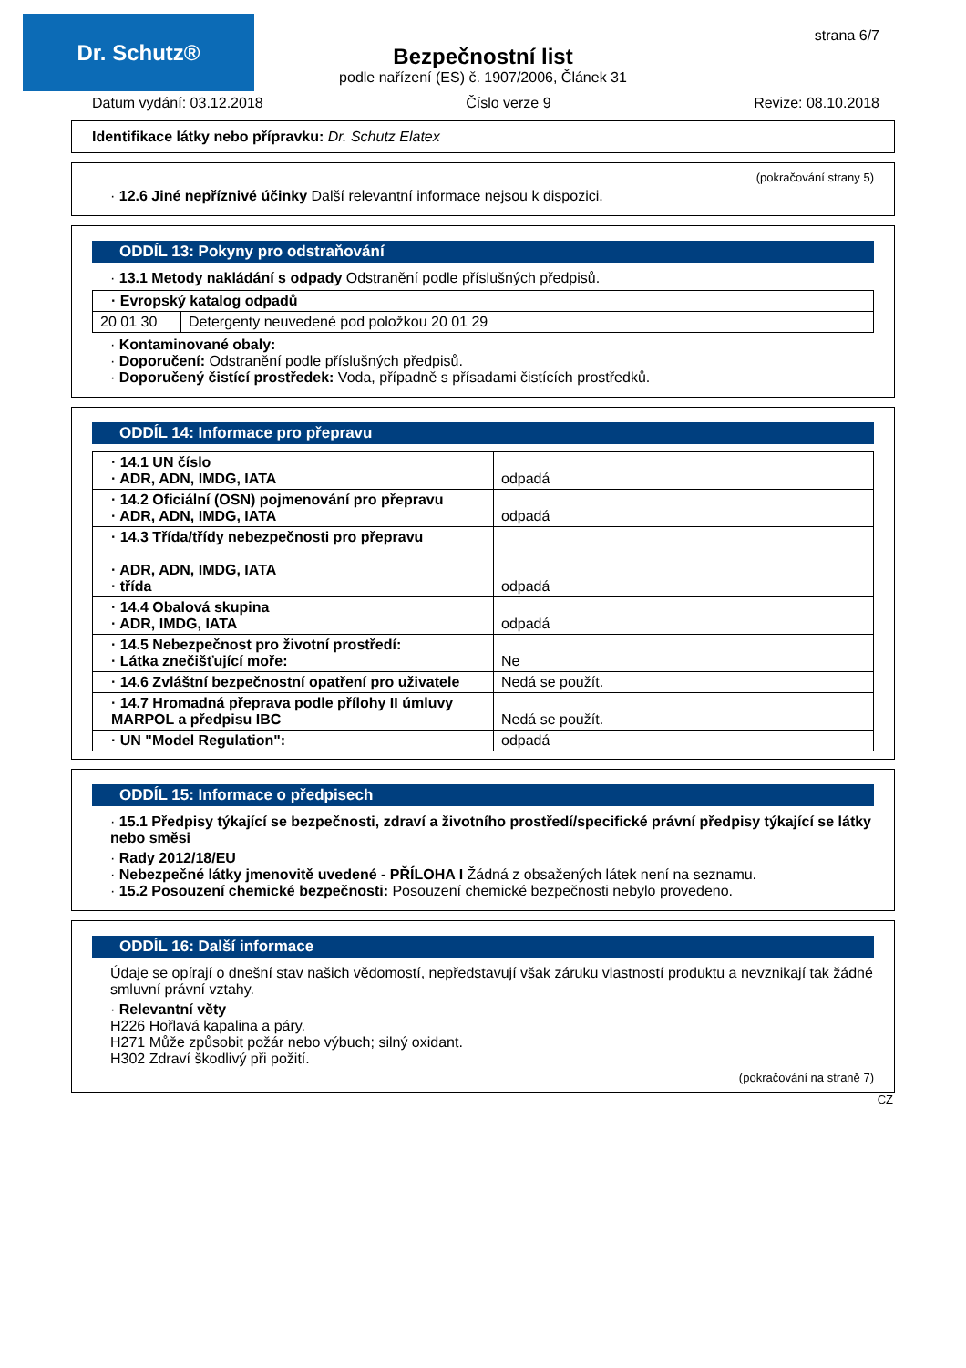Dr. Schutz® strana 6/7
Bezpečnostní list
podle nařízení (ES) č. 1907/2006, Článek 31
Datum vydání: 03.12.2018 Číslo verze 9 Revize: 08.10.2018
Identifikace látky nebo přípravku: Dr. Schutz Elatex
(pokračování strany 5)
· 12.6 Jiné nepříznivé účinky Další relevantní informace nejsou k dispozici.
ODDÍL 13: Pokyny pro odstraňování
· 13.1 Metody nakládání s odpady Odstranění podle příslušných předpisů.
| · Evropský katalog odpadů | |
| --- | --- |
| 20 01 30 | Detergenty neuvedené pod položkou 20 01 29 |
· Kontaminované obaly:
· Doporučení: Odstranění podle příslušných předpisů.
· Doporučený čistící prostředek: Voda, případně s přísadami čistících prostředků.
ODDÍL 14: Informace pro přepravu
| · 14.1 UN číslo · ADR, ADN, IMDG, IATA | odpadá |
| · 14.2 Oficiální (OSN) pojmenování pro přepravu · ADR, ADN, IMDG, IATA | odpadá |
| · 14.3 Třída/třídy nebezpečnosti pro přepravu · ADR, ADN, IMDG, IATA · třída | odpadá |
| · 14.4 Obalová skupina · ADR, IMDG, IATA | odpadá |
| · 14.5 Nebezpečnost pro životní prostředí: · Látka znečišťující moře: | Ne |
| · 14.6 Zvláštní bezpečnostní opatření pro uživatele | Nedá se použít. |
| · 14.7 Hromadná přeprava podle přílohy II úmluvy MARPOL a předpisu IBC | Nedá se použít. |
| · UN "Model Regulation": | odpadá |
ODDÍL 15: Informace o předpisech
· 15.1 Předpisy týkající se bezpečnosti, zdraví a životního prostředí/specifické právní předpisy týkající se látky nebo směsi
· Rady 2012/18/EU
· Nebezpečné látky jmenovitě uvedené - PŘÍLOHA I Žádná z obsažených látek není na seznamu.
· 15.2 Posouzení chemické bezpečnosti: Posouzení chemické bezpečnosti nebylo provedeno.
ODDÍL 16: Další informace
Údaje se opírají o dnešní stav našich vědomostí, nepředstavují však záruku vlastností produktu a nevznikají tak žádné smluvní právní vztahy.
· Relevantní věty
H226 Hořlavá kapalina a páry.
H271 Může způsobit požár nebo výbuch; silný oxidant.
H302 Zdraví škodlivý při požití.
(pokračování na straně 7)
CZ